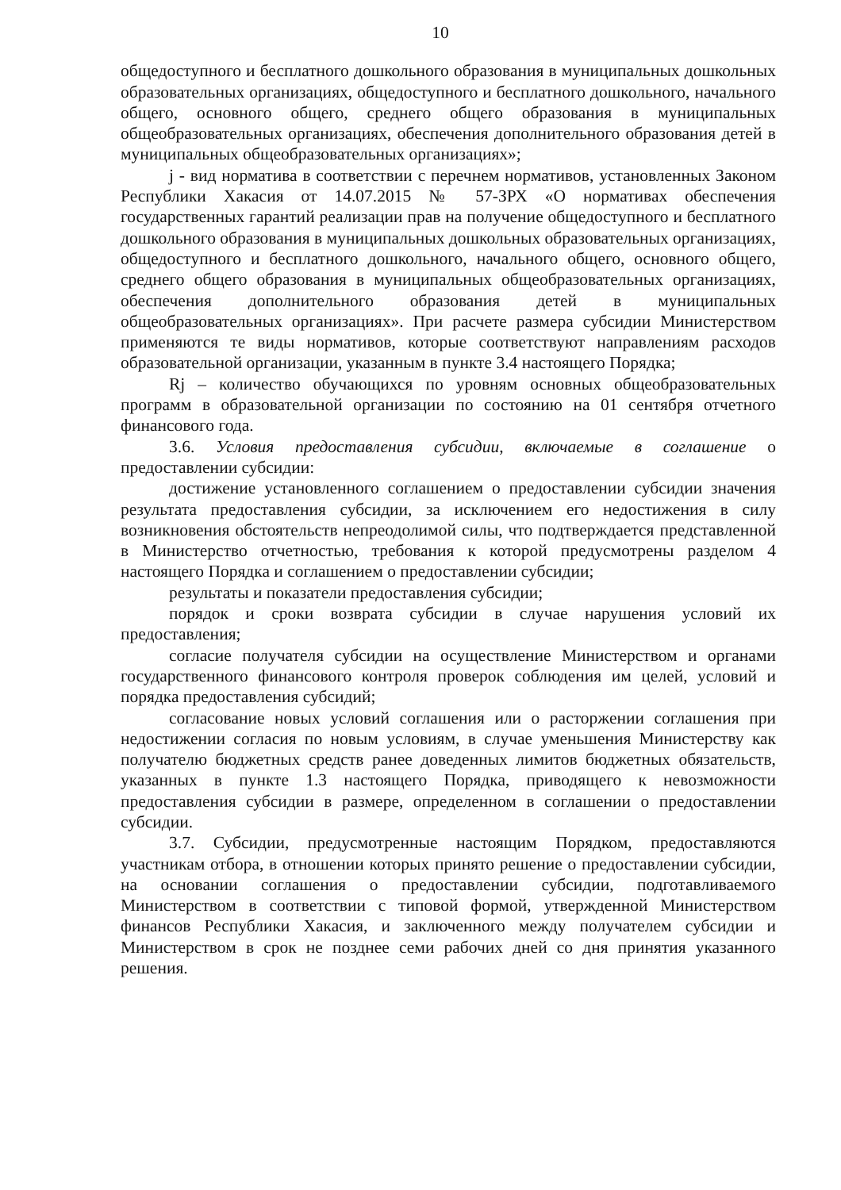10
общедоступного и бесплатного дошкольного образования в муниципальных дошкольных образовательных организациях, общедоступного и бесплатного дошкольного, начального общего, основного общего, среднего общего образования в муниципальных общеобразовательных организациях, обеспечения дополнительного образования детей в муниципальных общеобразовательных организациях»;
j - вид норматива в соответствии с перечнем нормативов, установленных Законом Республики Хакасия от 14.07.2015 № 57-ЗРХ «О нормативах обеспечения государственных гарантий реализации прав на получение общедоступного и бесплатного дошкольного образования в муниципальных дошкольных образовательных организациях, общедоступного и бесплатного дошкольного, начального общего, основного общего, среднего общего образования в муниципальных общеобразовательных организациях, обеспечения дополнительного образования детей в муниципальных общеобразовательных организациях». При расчете размера субсидии Министерством применяются те виды нормативов, которые соответствуют направлениям расходов образовательной организации, указанным в пункте 3.4 настоящего Порядка;
Rj – количество обучающихся по уровням основных общеобразовательных программ в образовательной организации по состоянию на 01 сентября отчетного финансового года.
3.6. Условия предоставления субсидии, включаемые в соглашение о предоставлении субсидии:
достижение установленного соглашением о предоставлении субсидии значения результата предоставления субсидии, за исключением его недостижения в силу возникновения обстоятельств непреодолимой силы, что подтверждается представленной в Министерство отчетностью, требования к которой предусмотрены разделом 4 настоящего Порядка и соглашением о предоставлении субсидии;
результаты и показатели предоставления субсидии;
порядок и сроки возврата субсидии в случае нарушения условий их предоставления;
согласие получателя субсидии на осуществление Министерством и органами государственного финансового контроля проверок соблюдения им целей, условий и порядка предоставления субсидий;
согласование новых условий соглашения или о расторжении соглашения при недостижении согласия по новым условиям, в случае уменьшения Министерству как получателю бюджетных средств ранее доведенных лимитов бюджетных обязательств, указанных в пункте 1.3 настоящего Порядка, приводящего к невозможности предоставления субсидии в размере, определенном в соглашении о предоставлении субсидии.
3.7. Субсидии, предусмотренные настоящим Порядком, предоставляются участникам отбора, в отношении которых принято решение о предоставлении субсидии, на основании соглашения о предоставлении субсидии, подготавливаемого Министерством в соответствии с типовой формой, утвержденной Министерством финансов Республики Хакасия, и заключенного между получателем субсидии и Министерством в срок не позднее семи рабочих дней со дня принятия указанного решения.